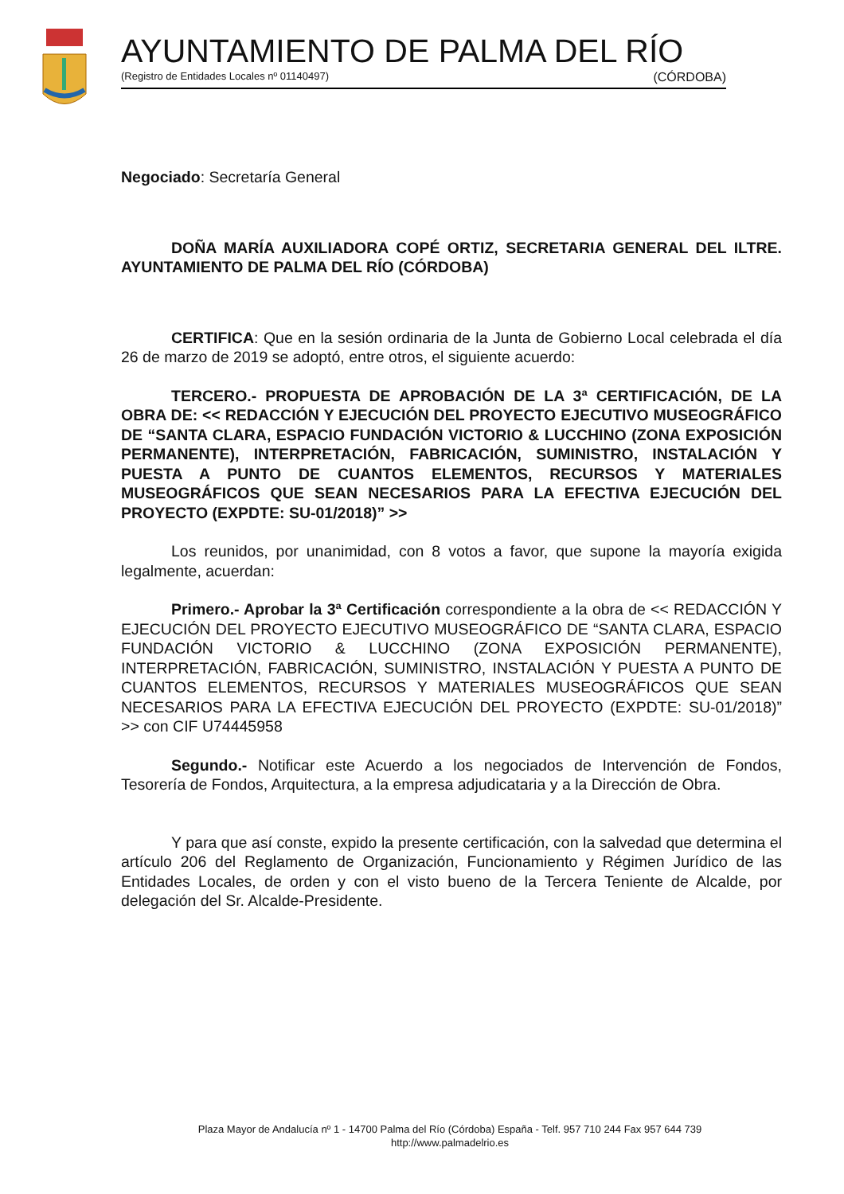AYUNTAMIENTO DE PALMA DEL RÍO
(Registro de Entidades Locales nº 01140497) (CÓRDOBA)
Negociado: Secretaría General
DOÑA MARÍA AUXILIADORA COPÉ ORTIZ, SECRETARIA GENERAL DEL ILTRE. AYUNTAMIENTO DE PALMA DEL RÍO (CÓRDOBA)
CERTIFICA: Que en la sesión ordinaria de la Junta de Gobierno Local celebrada el día 26 de marzo de 2019 se adoptó, entre otros, el siguiente acuerdo:
TERCERO.- PROPUESTA DE APROBACIÓN DE LA 3ª CERTIFICACIÓN, DE LA OBRA DE: << REDACCIÓN Y EJECUCIÓN DEL PROYECTO EJECUTIVO MUSEOGRÁFICO DE “SANTA CLARA, ESPACIO FUNDACIÓN VICTORIO & LUCCHINO (ZONA EXPOSICIÓN PERMANENTE), INTERPRETACIÓN, FABRICACIÓN, SUMINISTRO, INSTALACIÓN Y PUESTA A PUNTO DE CUANTOS ELEMENTOS, RECURSOS Y MATERIALES MUSEOGRÁFICOS QUE SEAN NECESARIOS PARA LA EFECTIVA EJECUCIÓN DEL PROYECTO (EXPDTE: SU-01/2018)” >>
Los reunidos, por unanimidad, con 8 votos a favor, que supone la mayoría exigida legalmente, acuerdan:
Primero.- Aprobar la 3ª Certificación correspondiente a la obra de << REDACCIÓN Y EJECUCIÓN DEL PROYECTO EJECUTIVO MUSEOGRÁFICO DE “SANTA CLARA, ESPACIO FUNDACIÓN VICTORIO & LUCCHINO (ZONA EXPOSICIÓN PERMANENTE), INTERPRETACIÓN, FABRICACIÓN, SUMINISTRO, INSTALACIÓN Y PUESTA A PUNTO DE CUANTOS ELEMENTOS, RECURSOS Y MATERIALES MUSEOGRÁFICOS QUE SEAN NECESARIOS PARA LA EFECTIVA EJECUCIÓN DEL PROYECTO (EXPDTE: SU-01/2018)” >> con CIF U74445958
Segundo.- Notificar este Acuerdo a los negociados de Intervención de Fondos, Tesorería de Fondos, Arquitectura, a la empresa adjudicataria y a la Dirección de Obra.
Y para que así conste, expido la presente certificación, con la salvedad que determina el artículo 206 del Reglamento de Organización, Funcionamiento y Régimen Jurídico de las Entidades Locales, de orden y con el visto bueno de la Tercera Teniente de Alcalde, por delegación del Sr. Alcalde-Presidente.
Plaza Mayor de Andalucía nº 1 - 14700 Palma del Río (Córdoba) España - Telf. 957 710 244 Fax 957 644 739
http://www.palmadelrio.es